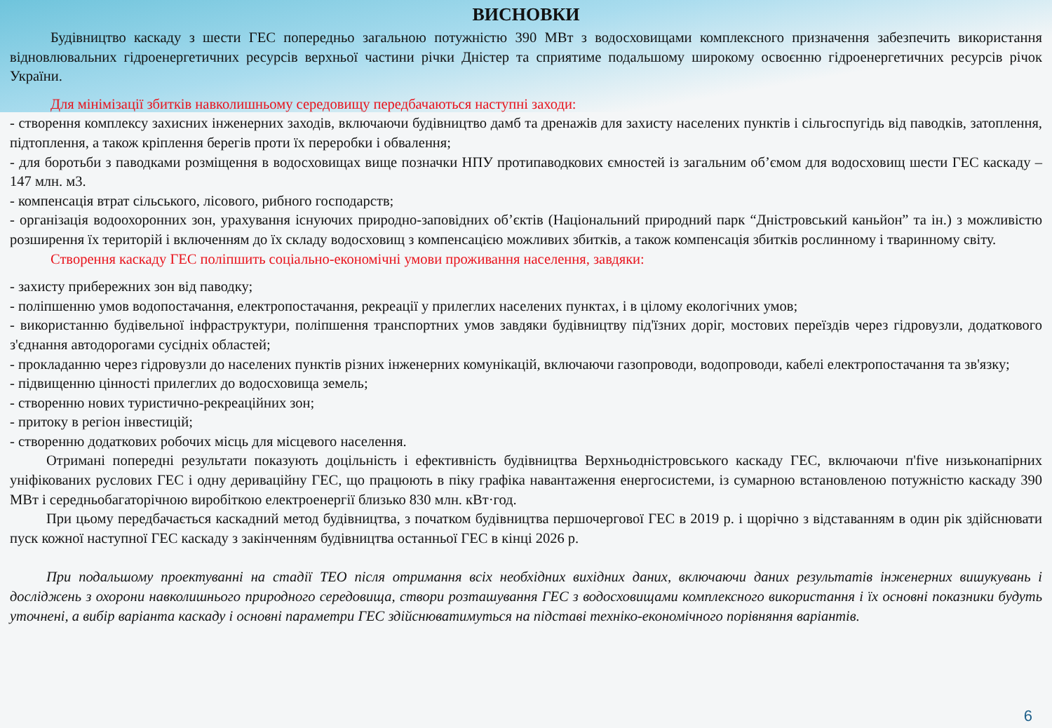ВИСНОВКИ
Будівництво каскаду з шести ГЕС попередньо загальною потужністю 390 МВт з водосховищами комплексного призначення забезпечить використання відновлювальних гідроенергетичних ресурсів верхньої частини річки Дністер та сприятиме подальшому широкому освоєнню гідроенергетичних ресурсів річок України.
Для мінімізації збитків навколишньому середовищу передбачаються наступні заходи:
- створення комплексу захисних інженерних заходів, включаючи будівництво дамб та дренажів для захисту населених пунктів і сільгоспугідь від паводків, затоплення, підтоплення, а також кріплення берегів проти їх переробки і обвалення;
- для боротьби з паводками розміщення в водосховищах вище позначки НПУ протипаводкових ємностей із загальним об’ємом для водосховищ шести ГЕС каскаду – 147 млн. м3.
- компенсація втрат сільського, лісового, рибного господарств;
- організація водоохоронних зон, урахування існуючих природно-заповідних об’єктів (Національний природний парк “Дністровський каньйон” та ін.) з можливістю розширення їх територій і включенням до їх складу водосховищ з компенсацією можливих збитків, а також компенсація збитків рослинному і тваринному світу.
Створення каскаду ГЕС поліпшить соціально-економічні умови проживання населення, завдяки:
- захисту прибережних зон від паводку;
- поліпшенню умов водопостачання, електропостачання, рекреації у прилеглих населених пунктах, і в цілому екологічних умов;
- використанню будівельної інфраструктури, поліпшення транспортних умов завдяки будівництву під'їзних доріг, мостових переїздів через гідровузли, додаткового з'єднання автодорогами сусідніх областей;
- прокладанню через гідровузли до населених пунктів різних інженерних комунікацій, включаючи газопроводи, водопроводи, кабелі електропостачання та зв'язку;
- підвищенню цінності прилеглих до водосховища земель;
- створенню нових туристично-рекреаційних зон;
- притоку в регіон інвестицій;
- створенню додаткових робочих місць для місцевого населення.
Отримані попередні результати показують доцільність і ефективність будівництва Верхньодністровського каскаду ГЕС, включаючи п'five низьконапірних уніфікованих руслових ГЕС і одну дериваційну ГЕС, що працюють в піку графіка навантаження енергосистеми, із сумарною встановленою потужністю каскаду 390 МВт і середньобагаторічною виробіткою електроенергії близько 830 млн. кВт·год.
При цьому передбачається каскадний метод будівництва, з початком будівництва першочергової ГЕС в 2019 р. і щорічно з відставанням в один рік здійснювати пуск кожної наступної ГЕС каскаду з закінченням будівництва останньої ГЕС в кінці 2026 р.
При подальшому проектуванні на стадії ТЕО після отримання всіх необхідних вихідних даних, включаючи даних результатів інженерних вишукувань і досліджень з охорони навколишнього природного середовища, створи розташування ГЕС з водосховищами комплексного використання і їх основні показники будуть уточнені, а вибір варіанта каскаду і основні параметри ГЕС здійснюватимуться на підставі техніко-економічного порівняння варіантів.
6